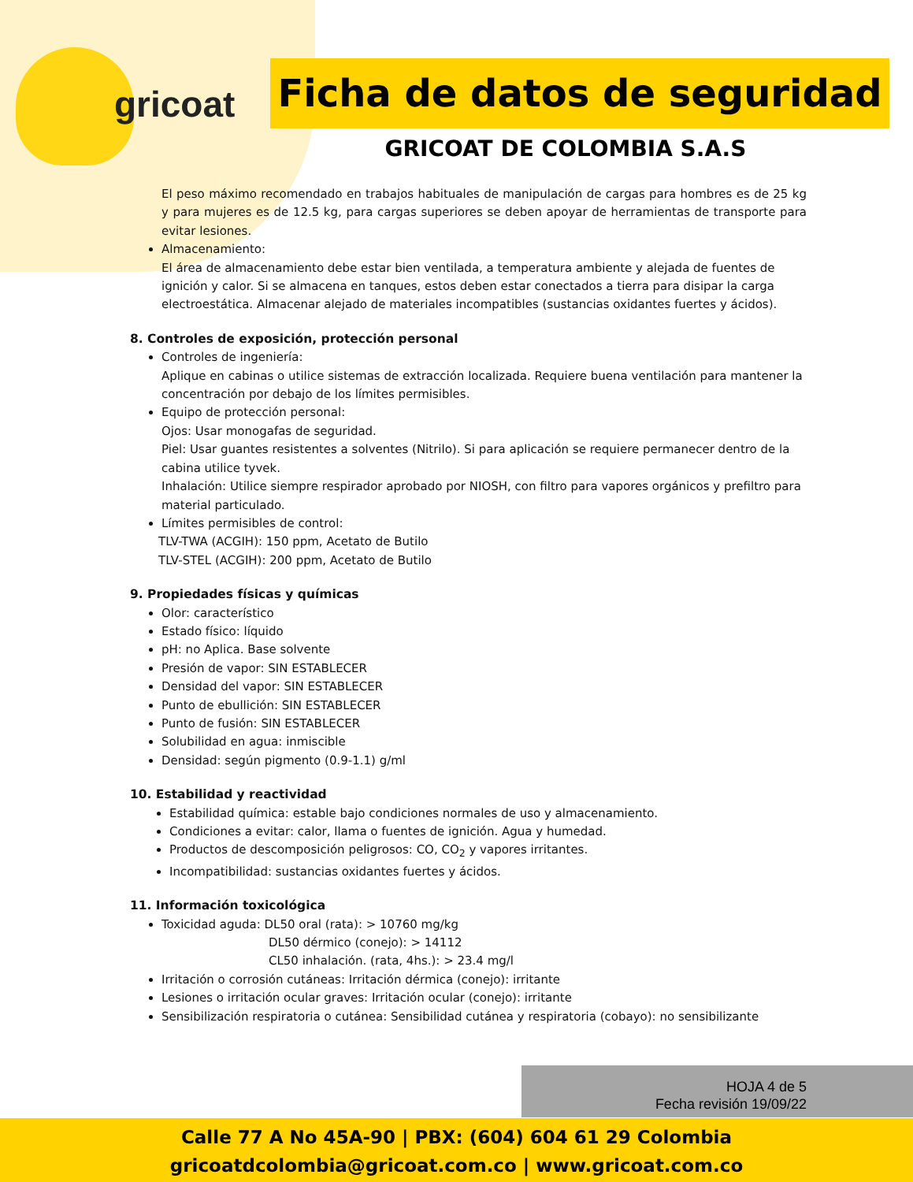gricoat
Ficha de datos de seguridad
GRICOAT DE COLOMBIA S.A.S
El peso máximo recomendado en trabajos habituales de manipulación de cargas para hombres es de 25 kg y para mujeres es de 12.5 kg, para cargas superiores se deben apoyar de herramientas de transporte para evitar lesiones.
Almacenamiento:
El área de almacenamiento debe estar bien ventilada, a temperatura ambiente y alejada de fuentes de ignición y calor. Si se almacena en tanques, estos deben estar conectados a tierra para disipar la carga electroestática. Almacenar alejado de materiales incompatibles (sustancias oxidantes fuertes y ácidos).
8. Controles de exposición, protección personal
Controles de ingeniería:
Aplique en cabinas o utilice sistemas de extracción localizada. Requiere buena ventilación para mantener la concentración por debajo de los límites permisibles.
Equipo de protección personal:
Ojos: Usar monogafas de seguridad.
Piel: Usar guantes resistentes a solventes (Nitrilo). Si para aplicación se requiere permanecer dentro de la cabina utilice tyvek.
Inhalación: Utilice siempre respirador aprobado por NIOSH, con filtro para vapores orgánicos y prefiltro para material particulado.
Límites permisibles de control:
TLV-TWA (ACGIH): 150 ppm, Acetato de Butilo
TLV-STEL (ACGIH): 200 ppm, Acetato de Butilo
9. Propiedades físicas y químicas
Olor: característico
Estado físico: líquido
pH: no Aplica. Base solvente
Presión de vapor: SIN ESTABLECER
Densidad del vapor: SIN ESTABLECER
Punto de ebullición: SIN ESTABLECER
Punto de fusión: SIN ESTABLECER
Solubilidad en agua: inmiscible
Densidad: según pigmento (0.9-1.1) g/ml
10. Estabilidad y reactividad
Estabilidad química: estable bajo condiciones normales de uso y almacenamiento.
Condiciones a evitar: calor, llama o fuentes de ignición. Agua y humedad.
Productos de descomposición peligrosos: CO, CO<sub>2</sub> y vapores irritantes.
Incompatibilidad: sustancias oxidantes fuertes y ácidos.
11. Información toxicológica
Toxicidad aguda: DL50 oral (rata): > 10760 mg/kg
DL50 dérmico (conejo): > 14112
CL50 inhalación. (rata, 4hs.): > 23.4 mg/l
Irritación o corrosión cutáneas: Irritación dérmica (conejo): irritante
Lesiones o irritación ocular graves: Irritación ocular (conejo): irritante
Sensibilización respiratoria o cutánea: Sensibilidad cutánea y respiratoria (cobayo): no sensibilizante
HOJA 4 de 5
Fecha revisión 19/09/22
Calle 77 A No 45A-90 | PBX: (604) 604 61 29 Colombia
gricoatdcolombia@gricoat.com.co | www.gricoat.com.co